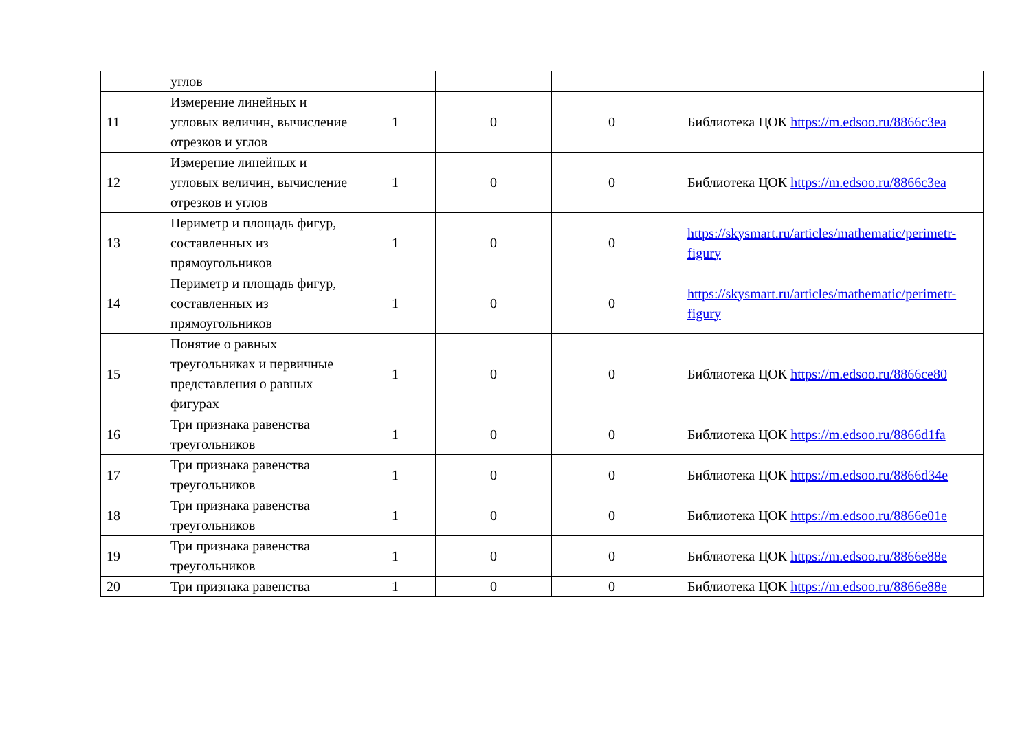| | углов | | | | |
| 11 | Измерение линейных и угловых величин, вычисление отрезков и углов | 1 | 0 | 0 | Библиотека ЦОК https://m.edsoo.ru/8866c3ea |
| 12 | Измерение линейных и угловых величин, вычисление отрезков и углов | 1 | 0 | 0 | Библиотека ЦОК https://m.edsoo.ru/8866c3ea |
| 13 | Периметр и площадь фигур, составленных из прямоугольников | 1 | 0 | 0 | https://skysmart.ru/articles/mathematic/perimetr-figury |
| 14 | Периметр и площадь фигур, составленных из прямоугольников | 1 | 0 | 0 | https://skysmart.ru/articles/mathematic/perimetr-figury |
| 15 | Понятие о равных треугольниках и первичные представления о равных фигурах | 1 | 0 | 0 | Библиотека ЦОК https://m.edsoo.ru/8866ce80 |
| 16 | Три признака равенства треугольников | 1 | 0 | 0 | Библиотека ЦОК https://m.edsoo.ru/8866d1fa |
| 17 | Три признака равенства треугольников | 1 | 0 | 0 | Библиотека ЦОК https://m.edsoo.ru/8866d34e |
| 18 | Три признака равенства треугольников | 1 | 0 | 0 | Библиотека ЦОК https://m.edsoo.ru/8866e01e |
| 19 | Три признака равенства треугольников | 1 | 0 | 0 | Библиотека ЦОК https://m.edsoo.ru/8866e88e |
| 20 | Три признака равенства | 1 | 0 | 0 | Библиотека ЦОК https://m.edsoo.ru/8866e88e |